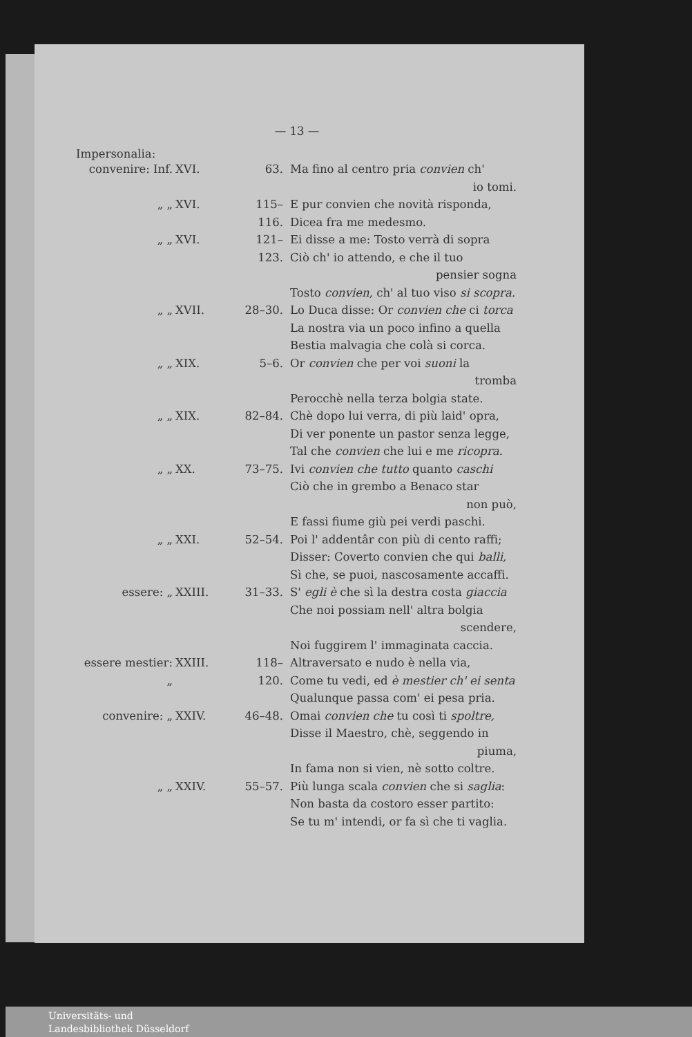— 13 —
Impersonalia:
| convenire: Inf. | XVI. | 63. | Ma fino al centro pria convien ch' io tomi. |
| „ „ | XVI. | 115–116. | E pur convien che novità risponda, Dicea fra me medesmo. |
| „ „ | XVI. | 121–123. | Ei disse a me: Tosto verrà di sopra Ciò ch' io attendo, e che il tuo pensier sogna Tosto convien , ch' al tuo viso si scopra. |
| „ „ | XVII. | 28–30. | Lo Duca disse: Or convien che ci torca La nostra via un poco infino a quella Bestia malvagia che colà si corca. |
| „ „ | XIX. | 5–6. | Or convien che per voi suoni la tromba Perocchè nella terza bolgia state. |
| „ „ | XIX. | 82–84. | Chè dopo lui verra, di più laid' opra, Di ver ponente un pastor senza legge, Tal che convien che lui e me ricopra. |
| „ „ | XX. | 73–75. | Ivi convien che tutto quanto caschi Ciò che in grembo a Benaco star non può, E fassi fiume giù pei verdi paschi. |
| „ „ | XXI. | 52–54. | Poi l' addentâr con più di cento raffi; Disser: Coverto convien che qui balli, Sì che, se puoi, nascosamente accaffi. |
| essere: „ | XXIII. | 31–33. | S' egli è che sì la destra costa giaccia Che noi possiam nell' altra bolgia scendere, Noi fuggirem l' immaginata caccia. |
| essere mestier: „ | XXIII. | 118–120. | Altraversato e nudo è nella via, Come tu vedi, ed è mestier ch' ei senta Qualunque passa com' ei pesa pria. |
| convenire: „ | XXIV. | 46–48. | Omai convien che tu così ti spoltre, Disse il Maestro, chè, seggendo in piuma, In fama non si vien, nè sotto coltre. |
| „ „ | XXIV. | 55–57. | Più lunga scala convien che si saglia : Non basta da costoro esser partito: Se tu m' intendi, or fa sì che ti vaglia. |
Universitäts- und
Landesbibliothek Düsseldorf